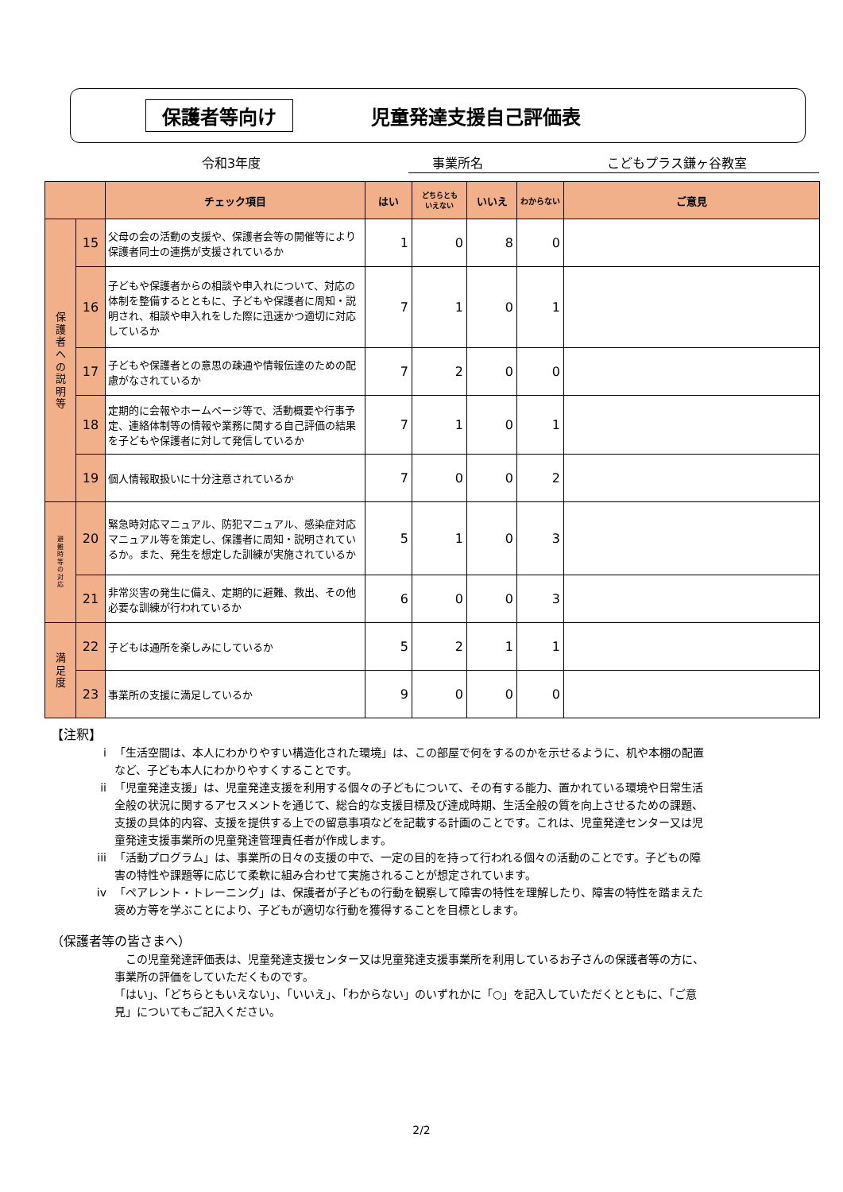保護者等向け 児童発達支援自己評価表
令和3年度 事業所名 こどもプラス鎌ヶ谷教室
| | | チェック項目 | はい | どちらとも いえない | いいえ | わからない | ご意見 |
| --- | --- | --- | --- | --- | --- | --- | --- |
| 保 護 者 へ の 説 明 等 | 15 | 父母の会の活動の支援や、保護者会等の開催等により保護者同士の連携が支援されているか | 1 | 0 | 8 | 0 | |
| | 16 | 子どもや保護者からの相談や申入れについて、対応の体制を整備するとともに、子どもや保護者に周知・説明され、相談や申入れをした際に迅速かつ適切に対応しているか | 7 | 1 | 0 | 1 | |
| | 17 | 子どもや保護者との意思の疎通や情報伝達のための配慮がなされているか | 7 | 2 | 0 | 0 | |
| | 18 | 定期的に会報やホームページ等で、活動概要や行事予定、連絡体制等の情報や業務に関する自己評価の結果を子どもや保護者に対して発信しているか | 7 | 1 | 0 | 1 | |
| | 19 | 個人情報取扱いに十分注意されているか | 7 | 0 | 0 | 2 | |
| 避 難 時 等 の 対 応 | 20 | 緊急時対応マニュアル、防犯マニュアル、感染症対応マニュアル等を策定し、保護者に周知・説明されているか。また、発生を想定した訓練が実施されているか | 5 | 1 | 0 | 3 | |
| | 21 | 非常災害の発生に備え、定期的に避難、救出、その他必要な訓練が行われているか | 6 | 0 | 0 | 3 | |
| 満 足 度 | 22 | 子どもは通所を楽しみにしているか | 5 | 2 | 1 | 1 | |
| | 23 | 事業所の支援に満足しているか | 9 | 0 | 0 | 0 | |
【注釈】
i 「生活空間は、本人にわかりやすい構造化された環境」は、この部屋で何をするのかを示せるように、机や本棚の配置など、子ども本人にわかりやすくすることです。
ii 「児童発達支援」は、児童発達支援を利用する個々の子どもについて、その有する能力、置かれている環境や日常生活全般の状況に関するアセスメントを通じて、総合的な支援目標及び達成時期、生活全般の質を向上させるための課題、支援の具体的内容、支援を提供する上での留意事項などを記載する計画のことです。これは、児童発達センター又は児童発達支援事業所の児童発達管理責任者が作成します。
iii 「活動プログラム」は、事業所の日々の支援の中で、一定の目的を持って行われる個々の活動のことです。子どもの障害の特性や課題等に応じて柔軟に組み合わせて実施されることが想定されています。
iv 「ペアレント・トレーニング」は、保護者が子どもの行動を観察して障害の特性を理解したり、障害の特性を踏まえた褒め方等を学ぶことにより、子どもが適切な行動を獲得することを目標とします。
（保護者等の皆さまへ）
　この児童発達評価表は、児童発達支援センター又は児童発達支援事業所を利用しているお子さんの保護者等の方に、事業所の評価をしていただくものです。
「はい」、「どちらともいえない」、「いいえ」、「わからない」のいずれかに「○」を記入していただくとともに、「ご意見」についてもご記入ください。
2/2